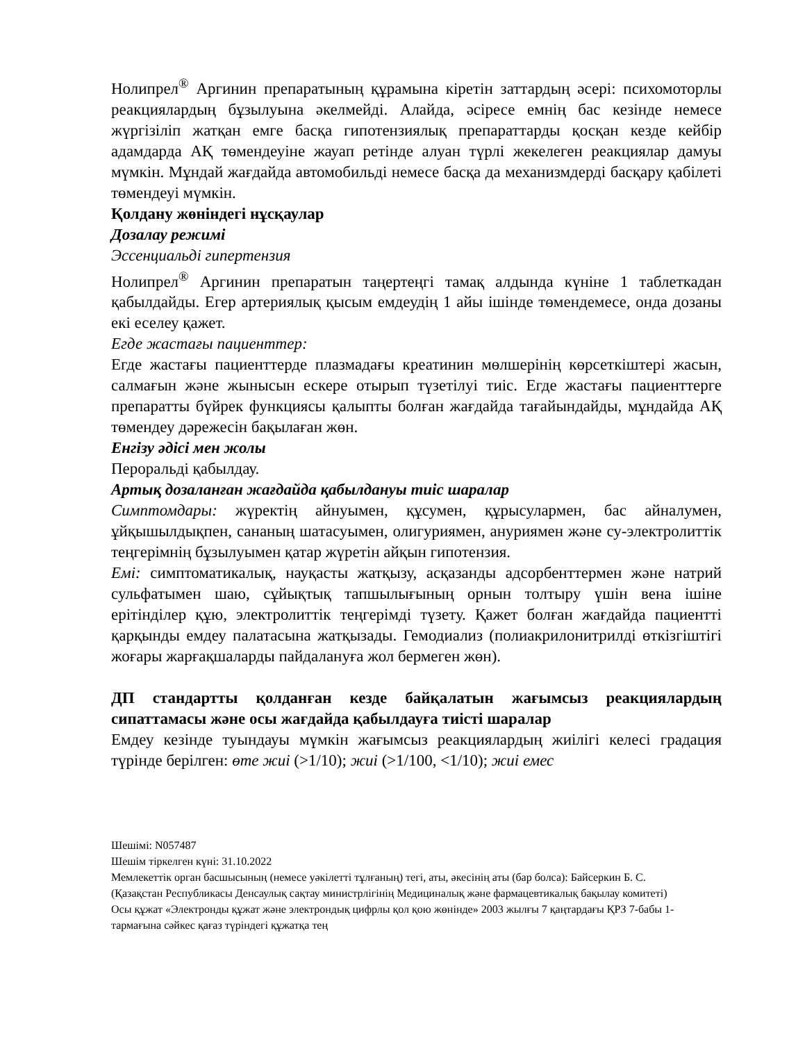Нолипрел<sup>®</sup> Аргинин препаратының құрамына кіретін заттардың әсері: психомоторлы реакциялардың бұзылуына әкелмейді. Алайда, әсіресе емнің бас кезінде немесе жүргізіліп жатқан емге басқа гипотензиялық препараттарды қосқан кезде кейбір адамдарда АҚ төмендеуіне жауап ретінде алуан түрлі жекелеген реакциялар дамуы мүмкін. Мұндай жағдайда автомобильді немесе басқа да механизмдерді басқару қабілеті төмендеуі мүмкін.
Қолдану жөніндегі нұсқаулар
Дозалау режимі
Эссенциальді гипертензия
Нолипрел<sup>®</sup> Аргинин препаратын таңертеңгі тамақ алдында күніне 1 таблеткадан қабылдайды. Егер артериялық қысым емдеудің 1 айы ішінде төмендемесе, онда дозаны екі еселеу қажет.
Егде жастағы пациенттер:
Егде жастағы пациенттерде плазмадағы креатинин мөлшерінің көрсеткіштері жасын, салмағын және жынысын ескере отырып түзетілуі тиіс. Егде жастағы пациенттерге препаратты бүйрек функциясы қалыпты болған жағдайда тағайындайды, мұндайда АҚ төмендеу дәрежесін бақылаған жөн.
Енгізу әдісі мен жолы
Пероральді қабылдау.
Артық дозаланған жағдайда қабылдануы тиіс шаралар
Симптомдары: жүректің айнуымен, құсумен, құрысулармен, бас айналумен, ұйқышылдықпен, сананың шатасуымен, олигуриямен, ануриямен және су-электролиттік теңгерімнің бұзылуымен қатар жүретін айқын гипотензия.
Емі: симптоматикалық, науқасты жатқызу, асқазанды адсорбенттермен және натрий сульфатымен шаю, сұйықтық тапшылығының орнын толтыру үшін вена ішіне ерітінділер құю, электролиттік теңгерімді түзету. Қажет болған жағдайда пациентті қарқынды емдеу палатасына жатқызады. Гемодиализ (полиакрилонитрилді өткізгіштігі жоғары жарғақшаларды пайдалануға жол бермеген жөн).
ДП стандартты қолданған кезде байқалатын жағымсыз реакциялардың сипаттамасы және осы жағдайда қабылдауға тиісті шаралар
Емдеу кезінде туындауы мүмкін жағымсыз реакциялардың жиілігі келесі градация түрінде берілген: өте жиі (>1/10); жиі (>1/100, <1/10); жиі емес
Шешімі: N057487
Шешім тіркелген күні: 31.10.2022
Мемлекеттік орган басшысының (немесе уәкілетті тұлғаның) тегі, аты, әкесінің аты (бар болса): Байсеркин Б. С.
(Қазақстан Республикасы Денсаулық сақтау министрлігінің Медициналық және фармацевтикалық бақылау комитеті)
Осы құжат «Электронды құжат және электрондық цифрлы қол қою жөнінде» 2003 жылғы 7 қаңтардағы ҚРЗ 7-бабы 1-тармағына сәйкес қағаз түріндегі құжатқа тең